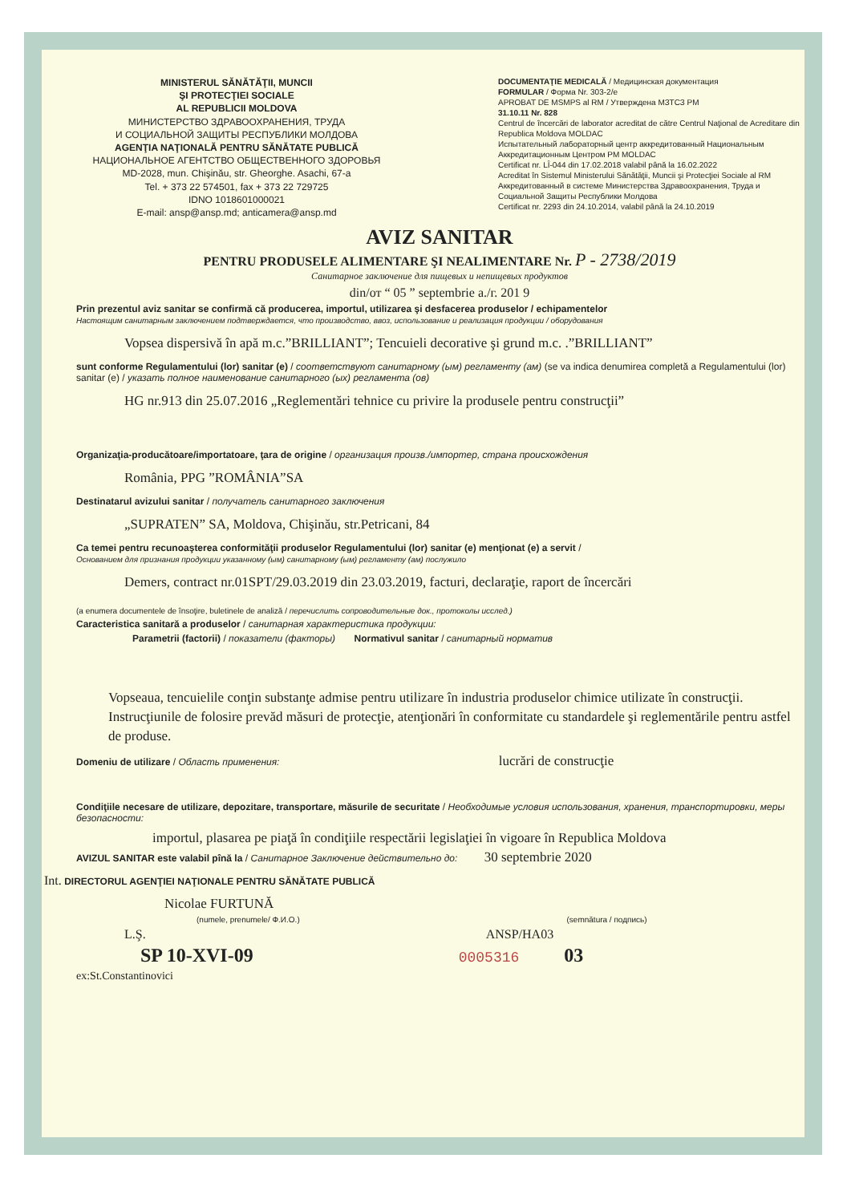MINISTERUL SĂNĂTĂŢII, MUNCII
ŞI PROTECŢIEI SOCIALE
AL REPUBLICII MOLDOVA
МИНИСТЕРСТВО ЗДРАВООХРАНЕНИЯ, ТРУДА
И СОЦИАЛЬНОЙ ЗАЩИТЫ РЕСПУБЛИКИ МОЛДОВА
AGENŢIA NAŢIONALĂ PENTRU SĂNĂTATE PUBLICĂ
НАЦИОНАЛЬНОЕ АГЕНТСТВО ОБЩЕСТВЕННОГО ЗДОРОВЬЯ
MD-2028, mun. Chişinău, str. Gheorghe. Asachi, 67-a
Tel. + 373 22 574501, fax + 373 22 729725
IDNO 1018601000021
E-mail: ansp@ansp.md; anticamera@ansp.md
DOCUMENTAŢIE MEDICALĂ / Медицинская документация
FORMULAR / Форма Nr. 303-2/e
APROBAT DE MSMPS al RM / Утверждена МЗТСЗ РМ
31.10.11 Nr. 828
Centrul de încercări de laborator acreditat de către Centrul Naţional de Acreditare din Republica Moldova MOLDAC
Испытательный лабораторный центр аккредитованный Национальным Аккредитационным Центром РМ MOLDAC
Certificat nr. LÎ-044 din 17.02.2018 valabil până la 16.02.2022
Acreditat în Sistemul Ministerului Sănătăţii, Muncii şi Protecţiei Sociale al RM
Аккредитованный в системе Министерства Здравоохранения, Труда и Социальной Защиты Республики Молдова
Certificat nr. 2293 din 24.10.2014, valabil până la 24.10.2019
AVIZ SANITAR
PENTRU PRODUSELE ALIMENTARE ŞI NEALIMENTARE Nr. P - 2738/2019
Санитарное заключение для пищевых и непищевых продуктов
din/от “ 05 ” septembrie a./г. 201 9
Prin prezentul aviz sanitar se confirmă că producerea, importul, utilizarea şi desfacerea produselor / echipamentelor
Настоящим санитарным заключением подтверждается, что производство, ввоз, использование и реализация продукции / оборудования
Vopsea dispersivă în apă m.c.”BRILLIANT”; Tencuieli decorative şi grund m.c. .”BRILLIANT”
sunt conforme Regulamentului (lor) sanitar (e) / соответствуют санитарному (ым) регламенту (ам) (se va indica denumirea completă a Regulamentului (lor) sanitar (e) / указать полное наименование санитарного (ых) регламента (ов)
HG nr.913 din 25.07.2016 „Reglementări tehnice cu privire la produsele pentru construcţii”
Organizaţia-producătoare/importatoare, ţara de origine / организация произв./импортер, страна происхождения
România, PPG ”ROMÂNIA”SA
Destinatarul avizului sanitar / получатель санитарного заключения
„SUPRATEN” SA, Moldova, Chişinău, str.Petricani, 84
Ca temei pentru recunoaşterea conformităţii produselor Regulamentului (lor) sanitar (e) menţionat (e) a servit /
Основанием для признания продукции указанному (ым) санитарному (ым) регламенту (ам) послужило
Demers, contract nr.01SPT/29.03.2019 din 23.03.2019, facturi, declaraţie, raport de încercări
(a enumera documentele de însoţire, buletinele de analiză / перечислить сопроводительные док., протоколы исслед.)
Caracteristica sanitară a produselor / санитарная характеристика продукции:
Parametrii (factorii) / показатели (факторы) Normativul sanitar / санитарный норматив
Vopseaua, tencuielile conţin substanţe admise pentru utilizare în industria produselor chimice utilizate în construcţii. Instrucţiunile de folosire prevăd măsuri de protecţie, atenţionări în conformitate cu standardele şi reglementările pentru astfel de produse.
Domeniu de utilizare / Область применения: lucrări de construcţie
Condiţiile necesare de utilizare, depozitare, transportare, măsurile de securitate / Необходимые условия использования, хранения, транспортировки, меры безопасности:
importul, plasarea pe piaţă în condiţiile respectării legislaţiei în vigoare în Republica Moldova
AVIZUL SANITAR este valabil pînă la / Санитарное Заключение действительно до: 30 septembrie 2020
Int. DIRECTORUL AGENŢIEI NAŢIONALE PENTRU SĂNĂTATE PUBLICĂ
Nicolae FURTUNĂ
(numele, prenumele/ Ф.И.О.) (semnătura / подпись)
L.Ş. ANSP/HA03
SP 10-XVI-09 0005316 03
ex:St.Constantinovici